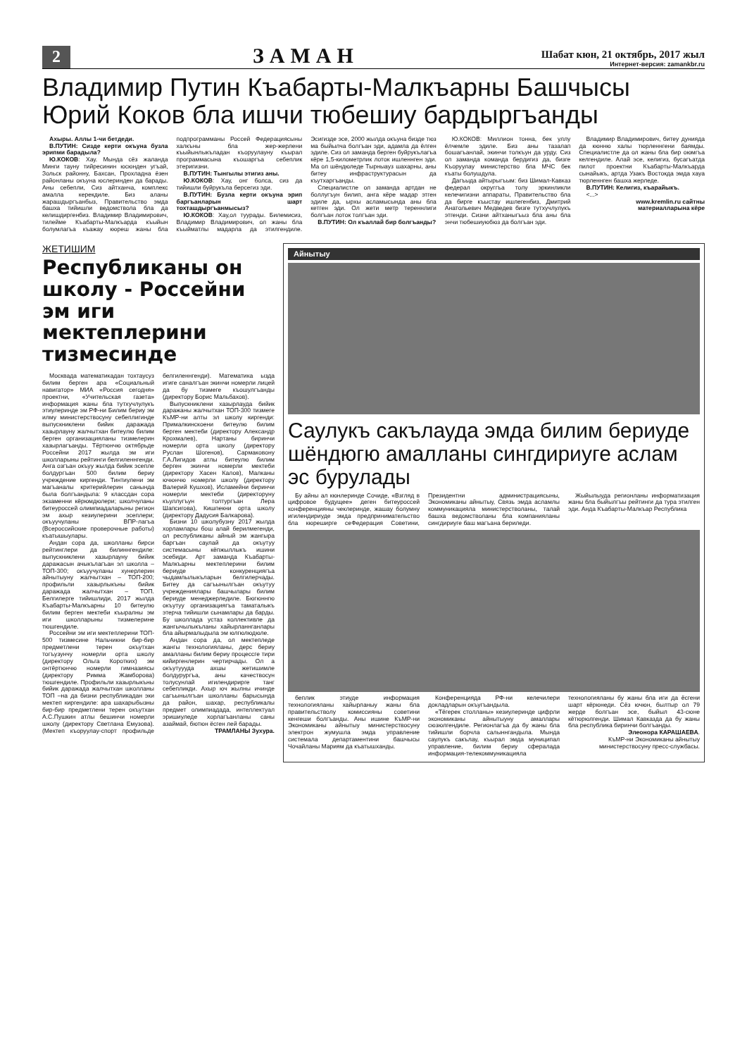2 ЗАМАН
Шабат кюн, 21 октябрь, 2017 жыл
Интернет-версия: zamankbr.ru
Владимир Путин Къабарты-Малкъарны Башчысы Юрий Коков бла ишчи тюбешиу бардыргъанды
Ахыры. Аллы 1-чи бетдеди.
В.ПУТИН: Сизде керти окъуна бузла эрипми барадыла?
Ю.КОКОВ: Хау. Мында сёз жаланда Минги тауну тийресинин юсюнден угъай, Зольск районну, Бахсан, Прохладна ёзен районланы окъуна юслеринден да барады. Аны себепли, Сиз айтханча, комплекс амалла керекдиле. Биз аланы жарашдыргъанбыз, Правительство эмда башха тийишли ведомствола бла да келишдиргенбиз. Владимир Владимирович, тилейме Къабарты-Малкъарда къыйын болумлагъа къажау кюреш жаны бла подпрограмманы Россей Федерациясыны халкъны бла жер-жерлени къыйынлыкъладан къоруулауну къырал программасына къошаргъа себеплик этеригизни.
В.ПУТИН: Тынгылы этигиз аны.
Ю.КОКОВ: Хау, онг болса, сиз да тийишли буйрукъла берсегиз эди.
В.ПУТИН: Бузла керти окъуна эрип баргъанларын шарт тохташдыргъанмысыз?
Ю.КОКОВ: Хау,ол туурады. Билемисиз, Владимир Владимирович, ол жаны бла къыйматлы мадарла да этилгендиле. Эсигизде эсе, 2000 жылда окъуна бизде тюз ма быйылча болгъан эди, адамла да ёлген эдиле. Сиз ол заманда берген буйрукълагъа кёре 1,5-километрлик лоток ишленнген эди. Ма ол шёндюледе Тырныауз шахарны, аны битеу инфраструктурасын да къутхаргъанды.
Специалистле ол заманда артдан не боллугъун билип, анга кёре мадар этген эдиле да, ырхы асламысында аны бла кетген эди. Ол жети метр тереннлиги болгъан лоток толгъан эди.
В.ПУТИН: Ол къаллай бир болгъанды?
Ю.КОКОВ: Миллион тонна, бек уллу ёлчемле эдиле. Биз аны тазалап бошагъанлай, экинчи толкъун да урду. Сиз ол заманда команда бердигиз да, бизге Къоруулау министерство бла МЧС бек къаты болушдула.
Дагъыда айтырыгъым: биз Шимал-Кавказ федерал округгъа толу эркинликли келечигизни аппараты, Правительство бла да бирге къыстау ишлегенбиз, Дмитрий Анатольевич Медведев бизге тутхучлулукъ этгенди. Сизни айтханыгъыз бла аны бла энчи тюбешиуюбюз да болгъан эди.
Владимир Владимирович, битеу дунияда да кюнню халы тюрленнгени баямды. Специалистле да ол жаны бла бир оюмгъа келгендиле. Алай эсе, келигиз, бусагъатда пилот проектни Къабарты-Малкъарда сынайыкъ, артда Узакъ Востокда эмда хауа тюрленнген башха жерледе.
В.ПУТИН: Келигиз, къарайыкъ.
<...>
www.kremlin.ru сайтны материалларына кёре
ЖЕТИШИМ
Республиканы он школу - Россейни эм иги мектеплерини тизмесинде
Москвада математикадан тохтаусуз билим берген ара «Социальный навигатор» МИА «Россия сегодня» проектни, «Учительская газета» информация жаны бла тутхучлулукъ этиулеринде эм РФ-ни Билим бериу эм илму министерствосуну себеплигинде выпускниклени бийик даражада хазырлауну жалчытхан битеулю билим берген организацияланы тизмелерин хазырлагъанды. Тёртюнчю октябрьде Россейни 2017 жылда эм иги школларыны рейтинги белгиленнгенди. Анга озгъан окъуу жылда бийик эсепле болдургъан 500 билим бериу учреждение киргенди. Тинтиулени эм магъаналы критерийлерин санында была болгъандыла: 9 классдан сора экзаменни кёрюмдюлери; школчуланы битеуроссей олимпиадаларыны регион эм ахыр кезиулерини эсеплери; окъуучуланы ВПР-лагъа (Всероссийские проверочные работы) къатышыулары.
Андан сора да, школланы бирси рейтинглери да билиннгендиле: выпускниклени хазырлауну бийик даражасын ачыкълагъан эл школла – ТОП-300; окъуучуланы хунерлерин айнытыуну жалчытхан – ТОП-200; профильли хазырлыкъны бийик даражада жалчытхан – ТОП. Белгилерге тийишлиди, 2017 жылда Къабарты-Малкъарны 10 битеулю билим берген мектеби къыралны эм иги школларыны тизмелерине тюшгендиле.
Россейни эм иги мектеплерини ТОП- 500 тизмесине Нальчикни бир-бир предметлени терен окъутхан тогъузунчу номерли орта школу (директору Ольга Коротких) эм онтёртюнчю номерли гимназиясы (директору Римма Жамборова) тюшгендиле. Профильли хазырлыкъны бийик даражада жалчытхан школланы ТОП –на да бизни республикадан эки мектеп киргендиле: ара шахарыбызны бир-бир предметлени терен окъутхан А.С.Пушкин атлы бешинчи номерли школу (директору Светлана Емузова). (Мектеп къоруулау-спорт профильде белгиленнгенди). Математика ызда игиге саналгъан экинчи номерли лицей да бу тизмеге къошулгъанды (директору Борис Мальбахов).
Выпускниклени хазырлауда бийик даражаны жалчытхан ТОП-300 тизмеге КъМР-ни алты эл школу киргенди: Прималкинскоени битеулю билим берген мектеби (директору Александр Крохмалев), Нартаны биринчи номерли орта школу (директору Руслан Шогенов), Сармаковону Г.А.Лигидов атлы битеулю билим берген экинчи номерли мектеби (директору Хасен Калов), Малканы ючюнчю номерли школу (директору Валерий Кушхов), Исламейни биринчи номерли мектеби (директоруну къуллугъун толтургъан Лера Шапсигова), Кишпекни орта школу (директору Дадусия Балкарова).
Бизни 10 школубузну 2017 жылда хорламлары бош алай берилмегенди, ол республиканы айный эм жангыра баргъан саулай да окъутуу системасыны кёпжыллыкъ ишини эсебиди. Арт заманда Къабарты-Малкъарны мектеплерини билим бериуде конкуренциягъа чыдамлылыкъларын белгилерчады. Битеу да сагъынылгъан окъутуу учреждениялары башчылары билим бериуде менеджерледиле. Бюгюннгю окъутуу организациягъа таматалыкъ этерча тийишли сынамлары да барды. Бу школлада устаз коллективле да жангычылыкъланы хайырланнганлары бла айырмалыдыла эм юлгюлюдюле.
Андан сора да, ол мектепледе жангы технологияланы, дерс бериу амалланы билим бериу процессге тири кийиргенлерин чертирчады. Ол а окъутуууда ахшы жетишимле болдурургъа, аны качествосун толусунлай игилендирирге танг себепликди. Ахыр юч жылны ичинде сагъынылгъан школланы барысында да район, шахар, республикалы предмет олимпиадада, интеллектуал эришиуледе хорлагъанланы саны азаймай, бютюн ёсген лей барады.
ТРАМЛАНЫ Зухура.
Айнытыу
Саулукъ сакълауда эмда билим бериуде шёндюгю амалланы сингдириуге аслам эс бурулады
Бу айны ал кюнлеринде Сочиде, «Взгляд в цифровое будущее» деген битеуроссей конференцияны чеклеринде, жашау болумну игилендириуде эмда предпринимательство бла кюреширге сеФедерация Советини, Президентни администрациясыны, Экономиканы айнытыу, Связь эмда асламлы коммуникацияла министерстволаны, талай башха ведомстволаны бла компанияланы сингдириуге баш магъана бериледи.
Жыйылыуда регионланы информатизация жаны бла быйылгъы рейтинги да тура этилген эди. Анда Къабарты-Малкъар Республика
беплик этиуде информация технологияланы хайырланыу жаны бла правительстволу комиссияны советини кенгеши болгъанды. Аны ишине КъМР-ни Экономиканы айнытыу министерствосуну электрон жумушла эмда управление системала департаментини башчысы Чочайланы Мариям да къатышханды.
Конференцияда РФ-ни келечилери докладларын окъугъандыла.
«Тёгерек столланы» кезиулеринде цифрли экономиканы айнытыуну амаллары сюзюлгендиле. Регионлагъа да бу жаны бла тийишли борчла салыннгандыла. Мында саулукъ сакълау, къырал эмда муниципал управление, билим бериу сфералада информация-телекоммуникацияла технологияланы бу жаны бла иги да ёсгени шарт кёрюнеди. Сёз ючюн, былтыр ол 79 жерде болгъан эсе, быйыл 43-сюне кётюрюлгенди. Шимал Кавказда да бу жаны бла республика биринчи болгъанды.
Элеонора КАРАШАЕВА.
КъМР-ни Экономиканы айнытыу министерствосуну пресс-службасы.